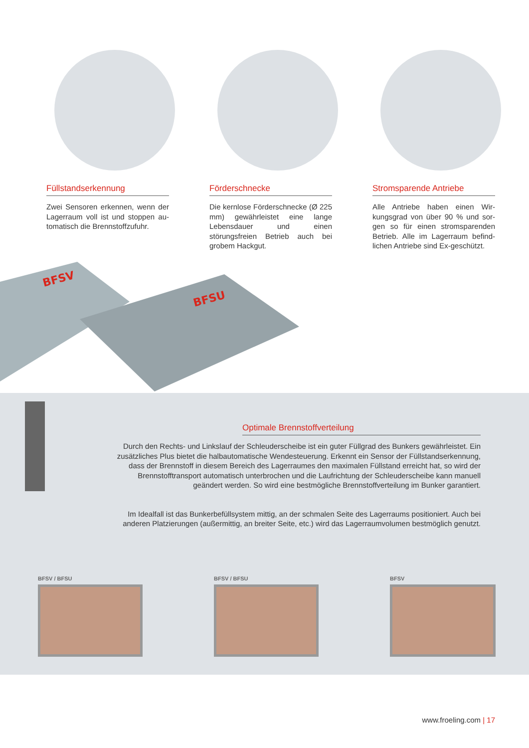Füllstandserkennung
Zwei Sensoren erkennen, wenn der Lagerraum voll ist und stoppen au­tomatisch die Brennstoffzufuhr.
Förderschnecke
Die kernlose Förderschnecke (Ø 225 mm) gewährleistet eine lange Lebensdauer und einen störungsfreien Betrieb auch bei grobem Hackgut.
Stromsparende Antriebe
Alle Antriebe haben einen Wir­kungsgrad von über 90 % und sor­gen so für einen stromsparenden Betrieb. Alle im Lagerraum befind­lichen Antriebe sind Ex-geschützt.
BFSV
BFSU
Optimale Brennstoffverteilung
Durch den Rechts- und Linkslauf der Schleuderscheibe ist ein guter Füllgrad des Bunkers gewährleistet. Ein zusätzliches Plus bietet die halbautomatische Wendesteuerung. Erkennt ein Sensor der Füllstandserkennung, dass der Brennstoff in diesem Bereich des Lagerraumes den maximalen Füllstand erreicht hat, so wird der Brennstofftransport automatisch unterbrochen und die Laufrichtung der Schleuderscheibe kann manuell geändert werden. So wird eine bestmögliche Brennstoffverteilung im Bunker garantiert.
Im Idealfall ist das Bunkerbefüllsystem mittig, an der schmalen Seite des Lagerraums positioniert. Auch bei anderen Platzierungen (außermittig, an breiter Seite, etc.) wird das Lagerraumvolumen bestmöglich genutzt.
BFSV / BFSU BFSV / BFSU BFSV
www.froeling.com | 17